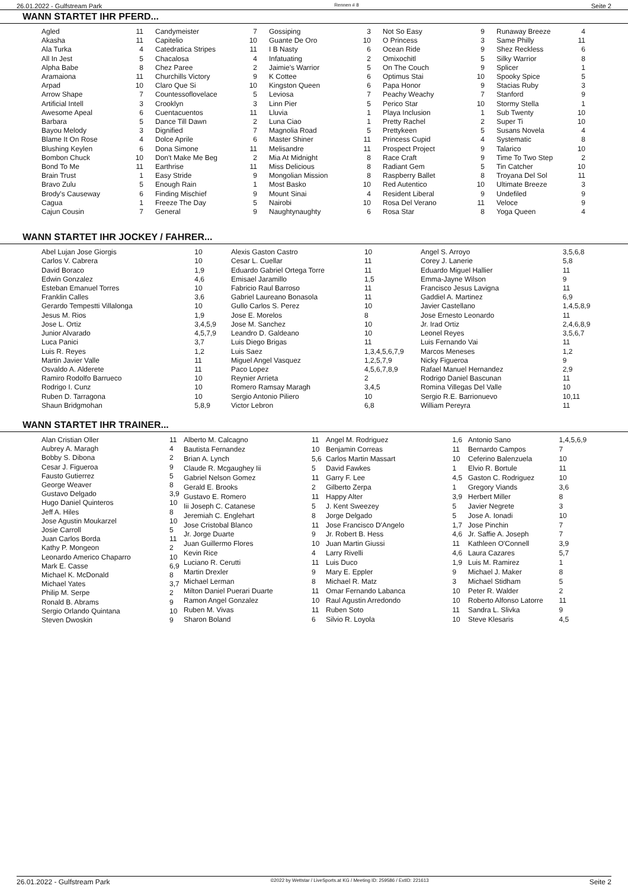26.01.2022 - Gulfstream Park Rennen # 8 Seite 2
WANN STARTET IHR PFERD...
| Agled | 11 |
| Akasha | 11 |
| Ala Turka | 4 |
| All In Jest | 5 |
| Alpha Babe | 8 |
| Aramaiona | 11 |
| Arpad | 10 |
| Arrow Shape | 7 |
| Artificial Intell | 3 |
| Awesome Apeal | 6 |
| Barbara | 5 |
| Bayou Melody | 3 |
| Blame It On Rose | 4 |
| Blushing Keylen | 6 |
| Bombon Chuck | 10 |
| Bond To Me | 11 |
| Brain Trust | 1 |
| Bravo Zulu | 5 |
| Brody's Causeway | 6 |
| Cagua | 1 |
| Cajun Cousin | 7 |
| Candymeister | 7 |
| Capitelio | 10 |
| Catedratica Stripes | 11 |
| Chacalosa | 4 |
| Chez Paree | 2 |
| Churchills Victory | 9 |
| Claro Que Si | 10 |
| Countessoflovelace | 5 |
| Crooklyn | 3 |
| Cuentacuentos | 11 |
| Dance Till Dawn | 2 |
| Dignified | 7 |
| Dolce Aprile | 6 |
| Dona Simone | 11 |
| Don't Make Me Beg | 2 |
| Earthrise | 11 |
| Easy Stride | 9 |
| Enough Rain | 1 |
| Finding Mischief | 9 |
| Freeze The Day | 5 |
| General | 9 |
| Gossiping | 3 |
| Guante De Oro | 10 |
| I B Nasty | 6 |
| Infatuating | 2 |
| Jaimie's Warrior | 5 |
| K Cottee | 6 |
| Kingston Queen | 6 |
| Leviosa | 7 |
| Linn Pier | 5 |
| Lluvia | 1 |
| Luna Ciao | 1 |
| Magnolia Road | 5 |
| Master Shiner | 11 |
| Melisandre | 11 |
| Mia At Midnight | 8 |
| Miss Delicious | 8 |
| Mongolian Mission | 8 |
| Most Basko | 10 |
| Mount Sinai | 4 |
| Nairobi | 10 |
| Naughtynaughty | 6 |
| Not So Easy | 9 |
| O Princess | 3 |
| Ocean Ride | 9 |
| Omixochitl | 5 |
| On The Couch | 9 |
| Optimus Stai | 10 |
| Papa Honor | 9 |
| Peachy Weachy | 7 |
| Perico Star | 10 |
| Playa Inclusion | 1 |
| Pretty Rachel | 2 |
| Prettykeen | 5 |
| Princess Cupid | 4 |
| Prospect Project | 9 |
| Race Craft | 9 |
| Radiant Gem | 5 |
| Raspberry Ballet | 8 |
| Red Autentico | 10 |
| Resident Liberal | 9 |
| Rosa Del Verano | 11 |
| Rosa Star | 8 |
| Runaway Breeze | 4 |
| Same Philly | 11 |
| Shez Reckless | 6 |
| Silky Warrior | 8 |
| Splicer | 1 |
| Spooky Spice | 5 |
| Stacias Ruby | 3 |
| Stanford | 9 |
| Stormy Stella | 1 |
| Sub Twenty | 10 |
| Super Ti | 10 |
| Susans Novela | 4 |
| Systematic | 8 |
| Talarico | 10 |
| Time To Two Step | 2 |
| Tin Catcher | 10 |
| Troyana Del Sol | 11 |
| Ultimate Breeze | 3 |
| Undefiled | 9 |
| Veloce | 9 |
| Yoga Queen | 4 |
WANN STARTET IHR JOCKEY / FAHRER...
| Abel Lujan Jose Giorgis | 10 |
| Carlos V. Cabrera | 10 |
| David Boraco | 1,9 |
| Edwin Gonzalez | 4,6 |
| Esteban Emanuel Torres | 10 |
| Franklin Calles | 3,6 |
| Gerardo Tempestti Villalonga | 10 |
| Jesus M. Rios | 1,9 |
| Jose L. Ortiz | 3,4,5,9 |
| Junior Alvarado | 4,5,7,9 |
| Luca Panici | 3,7 |
| Luis R. Reyes | 1,2 |
| Martin Javier Valle | 11 |
| Osvaldo A. Alderete | 11 |
| Ramiro Rodolfo Barrueco | 10 |
| Rodrigo I. Cunz | 10 |
| Ruben D. Tarragona | 10 |
| Shaun Bridgmohan | 5,8,9 |
| Alexis Gaston Castro | 10 |
| Cesar L. Cuellar | 11 |
| Eduardo Gabriel Ortega Torre | 11 |
| Emisael Jaramillo | 1,5 |
| Fabricio Raul Barroso | 11 |
| Gabriel Laureano Bonasola | 11 |
| Gullo Carlos S. Perez | 10 |
| Jose E. Morelos | 8 |
| Jose M. Sanchez | 10 |
| Leandro D. Galdeano | 10 |
| Luis Diego Brigas | 11 |
| Luis Saez | 1,3,4,5,6,7,9 |
| Miguel Angel Vasquez | 1,2,5,7,9 |
| Paco Lopez | 4,5,6,7,8,9 |
| Reynier Arrieta | 2 |
| Romero Ramsay Maragh | 3,4,5 |
| Sergio Antonio Piliero | 10 |
| Victor Lebron | 6,8 |
| Angel S. Arroyo | 3,5,6,8 |
| Corey J. Lanerie | 5,8 |
| Eduardo Miguel Hallier | 11 |
| Emma-Jayne Wilson | 9 |
| Francisco Jesus Lavigna | 11 |
| Gaddiel A. Martinez | 6,9 |
| Javier Castellano | 1,4,5,8,9 |
| Jose Ernesto Leonardo | 11 |
| Jr. Irad Ortiz | 2,4,6,8,9 |
| Leonel Reyes | 3,5,6,7 |
| Luis Fernando Vai | 11 |
| Marcos Meneses | 1,2 |
| Nicky Figueroa | 9 |
| Rafael Manuel Hernandez | 2,9 |
| Rodrigo Daniel Bascunan | 11 |
| Romina Villegas Del Valle | 10 |
| Sergio R.E. Barrionuevo | 10,11 |
| William Pereyra | 11 |
WANN STARTET IHR TRAINER...
| Alan Cristian Oller | 11 |
| Aubrey A. Maragh | 4 |
| Bobby S. Dibona | 2 |
| Cesar J. Figueroa | 9 |
| Fausto Gutierrez | 5 |
| George Weaver | 8 |
| Gustavo Delgado | 3,9 |
| Hugo Daniel Quinteros | 10 |
| Jeff A. Hiles | 8 |
| Jose Agustin Moukarzel | 10 |
| Josie Carroll | 5 |
| Juan Carlos Borda | 11 |
| Kathy P. Mongeon | 2 |
| Leonardo Americo Chaparro | 10 |
| Mark E. Casse | 6,9 |
| Michael K. McDonald | 8 |
| Michael Yates | 3,7 |
| Philip M. Serpe | 2 |
| Ronald B. Abrams | 9 |
| Sergio Orlando Quintana | 10 |
| Steven Dwoskin | 9 |
| Alberto M. Calcagno | 11 |
| Bautista Fernandez | 10 |
| Brian A. Lynch | 5,6 |
| Claude R. Mcgaughey Iii | 5 |
| Gabriel Nelson Gomez | 11 |
| Gerald E. Brooks | 2 |
| Gustavo E. Romero | 11 |
| Iii Joseph C. Catanese | 5 |
| Jeremiah C. Englehart | 8 |
| Jose Cristobal Blanco | 11 |
| Jr. Jorge Duarte | 9 |
| Juan Guillermo Flores | 10 |
| Kevin Rice | 4 |
| Luciano R. Cerutti | 11 |
| Martin Drexler | 9 |
| Michael Lerman | 8 |
| Milton Daniel Puerari Duarte | 11 |
| Ramon Angel Gonzalez | 10 |
| Ruben M. Vivas | 11 |
| Sharon Boland | 6 |
| Angel M. Rodriguez | 1,6 |
| Benjamin Correas | 11 |
| Carlos Martin Massart | 10 |
| David Fawkes | 1 |
| Garry F. Lee | 4,5 |
| Gilberto Zerpa | 1 |
| Happy Alter | 3,9 |
| J. Kent Sweezey | 5 |
| Jorge Delgado | 5 |
| Jose Francisco D'Angelo | 1,7 |
| Jr. Robert B. Hess | 4,6 |
| Juan Martin Giussi | 11 |
| Larry Rivelli | 4,6 |
| Luis Duco | 1,9 |
| Mary E. Eppler | 9 |
| Michael R. Matz | 3 |
| Omar Fernando Labanca | 10 |
| Raul Agustin Arredondo | 10 |
| Ruben Soto | 11 |
| Silvio R. Loyola | 10 |
| Antonio Sano | 1,4,5,6,9 |
| Bernardo Campos | 7 |
| Ceferino Balenzuela | 10 |
| Elvio R. Bortule | 11 |
| Gaston C. Rodriguez | 10 |
| Gregory Viands | 3,6 |
| Herbert Miller | 8 |
| Javier Negrete | 3 |
| Jose A. Ionadi | 10 |
| Jose Pinchin | 7 |
| Jr. Saffie A. Joseph | 7 |
| Kathleen O'Connell | 3,9 |
| Laura Cazares | 5,7 |
| Luis M. Ramirez | 1 |
| Michael J. Maker | 8 |
| Michael Stidham | 5 |
| Peter R. Walder | 2 |
| Roberto Alfonso Latorre | 11 |
| Sandra L. Slivka | 9 |
| Steve Klesaris | 4,5 |
26.01.2022 - Gulfstream Park ©2022 by Wettstar / LiveSports.at KG / Meeting ID: 259586 / ExtID: 221613 Seite 2